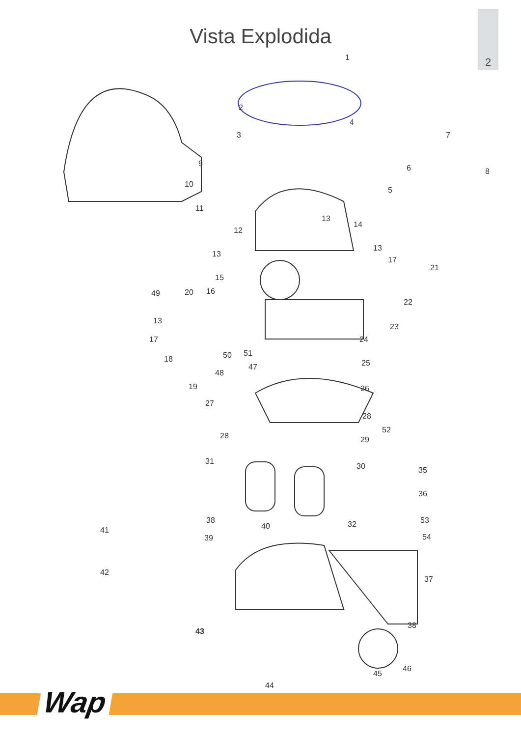Vista Explodida
2
1
2
3
4
5
6
7
8
9
10
11
12
13
14
13
13
15
17
21
49 20 16
22
23
13
17 24
18 50 51
25
47
48
19 26
27
28
52
28 29
31
30 35
36
38
40 32 53
41
39 54
42
37
38
43
46
45
44
Wap